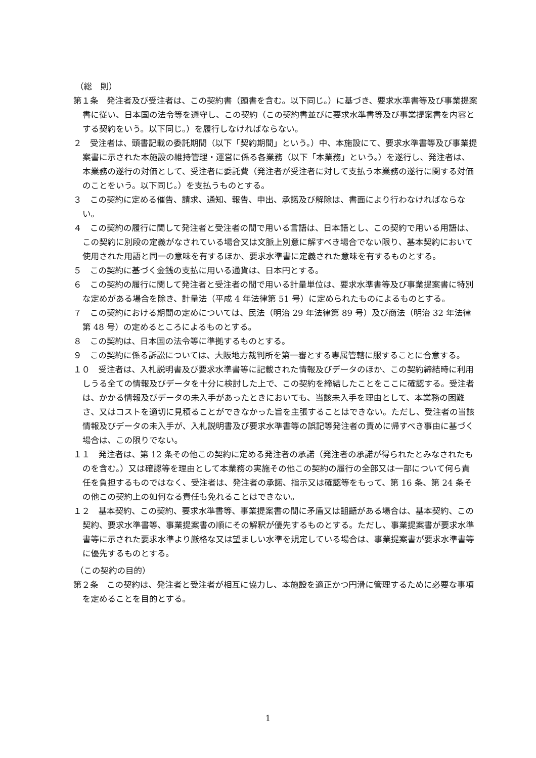（総　則）
第１条　発注者及び受注者は、この契約書（頭書を含む。以下同じ。）に基づき、要求水準書等及び事業提案書に従い、日本国の法令等を遵守し、この契約（この契約書並びに要求水準書等及び事業提案書を内容とする契約をいう。以下同じ。）を履行しなければならない。
２　受注者は、頭書記載の委託期間（以下「契約期間」という。）中、本施設にて、要求水準書等及び事業提案書に示された本施設の維持管理・運営に係る各業務（以下「本業務」という。）を遂行し、発注者は、本業務の遂行の対価として、受注者に委託費（発注者が受注者に対して支払う本業務の遂行に関する対価のことをいう。以下同じ。）を支払うものとする。
３　この契約に定める催告、請求、通知、報告、申出、承諾及び解除は、書面により行わなければならない。
４　この契約の履行に関して発注者と受注者の間で用いる言語は、日本語とし、この契約で用いる用語は、この契約に別段の定義がなされている場合又は文脈上別意に解すべき場合でない限り、基本契約において使用された用語と同一の意味を有するほか、要求水準書に定義された意味を有するものとする。
５　この契約に基づく金銭の支払に用いる通貨は、日本円とする。
６　この契約の履行に関して発注者と受注者の間で用いる計量単位は、要求水準書等及び事業提案書に特別な定めがある場合を除き、計量法（平成 4 年法律第 51 号）に定められたものによるものとする。
７　この契約における期間の定めについては、民法（明治 29 年法律第 89 号）及び商法（明治 32 年法律第 48 号）の定めるところによるものとする。
８　この契約は、日本国の法令等に準拠するものとする。
９　この契約に係る訴訟については、大阪地方裁判所を第一審とする専属管轄に服することに合意する。
１０　受注者は、入札説明書及び要求水準書等に記載された情報及びデータのほか、この契約締結時に利用しうる全ての情報及びデータを十分に検討した上で、この契約を締結したことをここに確認する。受注者は、かかる情報及びデータの未入手があったときにおいても、当該未入手を理由として、本業務の困難さ、又はコストを適切に見積ることができなかった旨を主張することはできない。ただし、受注者の当該情報及びデータの未入手が、入札説明書及び要求水準書等の誤記等発注者の責めに帰すべき事由に基づく場合は、この限りでない。
１１　発注者は、第 12 条その他この契約に定める発注者の承諾（発注者の承諾が得られたとみなされたものを含む。）又は確認等を理由として本業務の実施その他この契約の履行の全部又は一部について何ら責任を負担するものではなく、受注者は、発注者の承諾、指示又は確認等をもって、第 16 条、第 24 条その他この契約上の如何なる責任も免れることはできない。
１２　基本契約、この契約、要求水準書等、事業提案書の間に矛盾又は齟齬がある場合は、基本契約、この契約、要求水準書等、事業提案書の順にその解釈が優先するものとする。ただし、事業提案書が要求水準書等に示された要求水準より厳格な又は望ましい水準を規定している場合は、事業提案書が要求水準書等に優先するものとする。
（この契約の目的）
第２条　この契約は、発注者と受注者が相互に協力し、本施設を適正かつ円滑に管理するために必要な事項を定めることを目的とする。
1